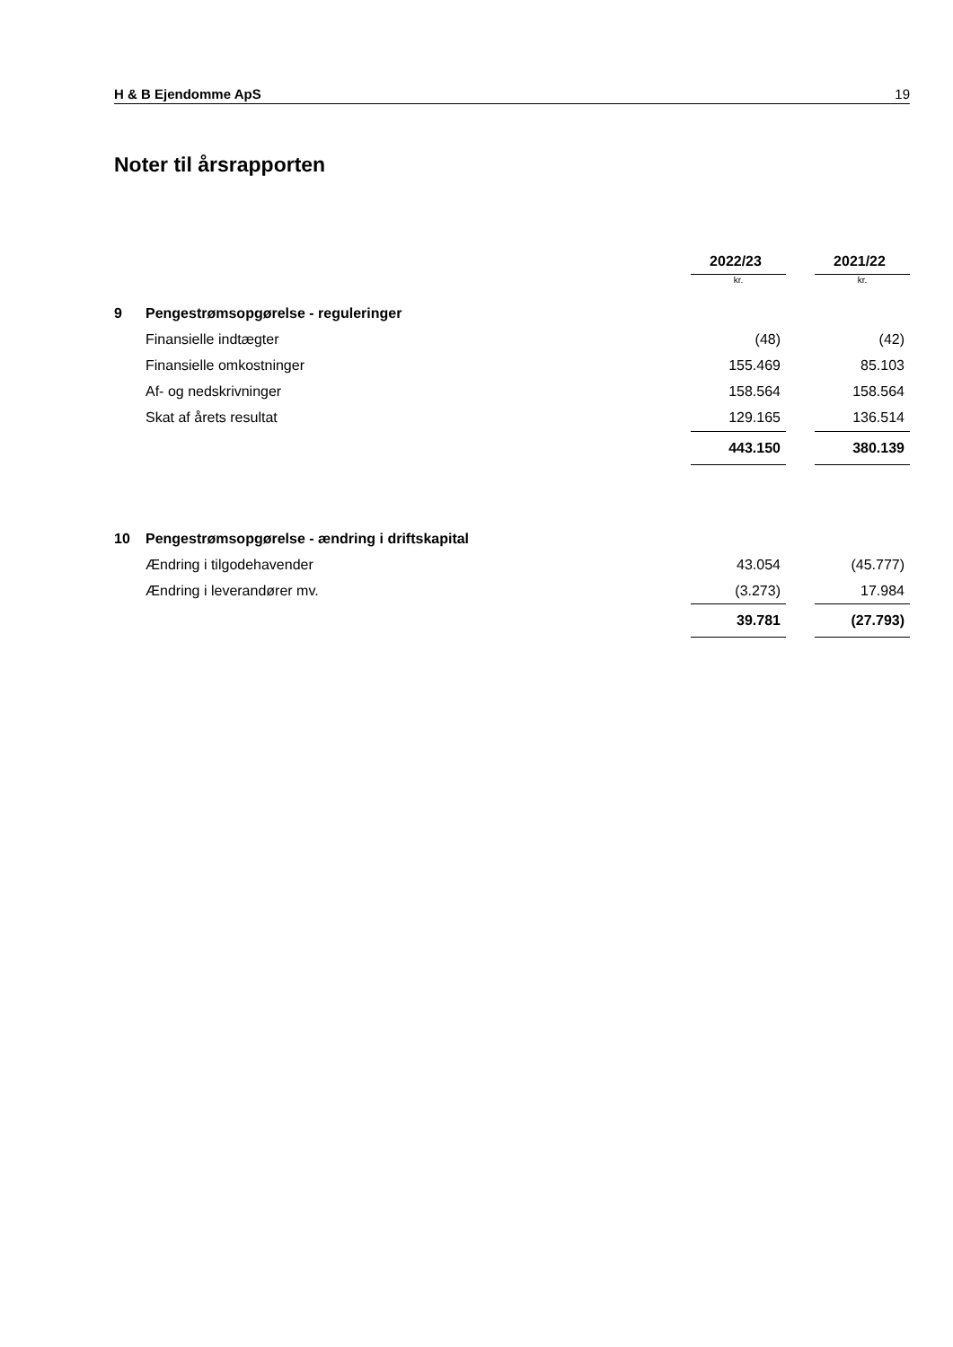H & B Ejendomme ApS 19
Noter til årsrapporten
| | | 2022/23 | | 2021/22 |
| --- | --- | --- | --- | --- |
| | | kr. | | kr. |
| 9 | Pengestrømsopgørelse - reguleringer | | | |
| | Finansielle indtægter | (48) | | (42) |
| | Finansielle omkostninger | 155.469 | | 85.103 |
| | Af- og nedskrivninger | 158.564 | | 158.564 |
| | Skat af årets resultat | 129.165 | | 136.514 |
| | | 443.150 | | 380.139 |
| 10 | Pengestrømsopgørelse - ændring i driftskapital | | | |
| | Ændring i tilgodehavender | 43.054 | | (45.777) |
| | Ændring i leverandører mv. | (3.273) | | 17.984 |
| | | 39.781 | | (27.793) |